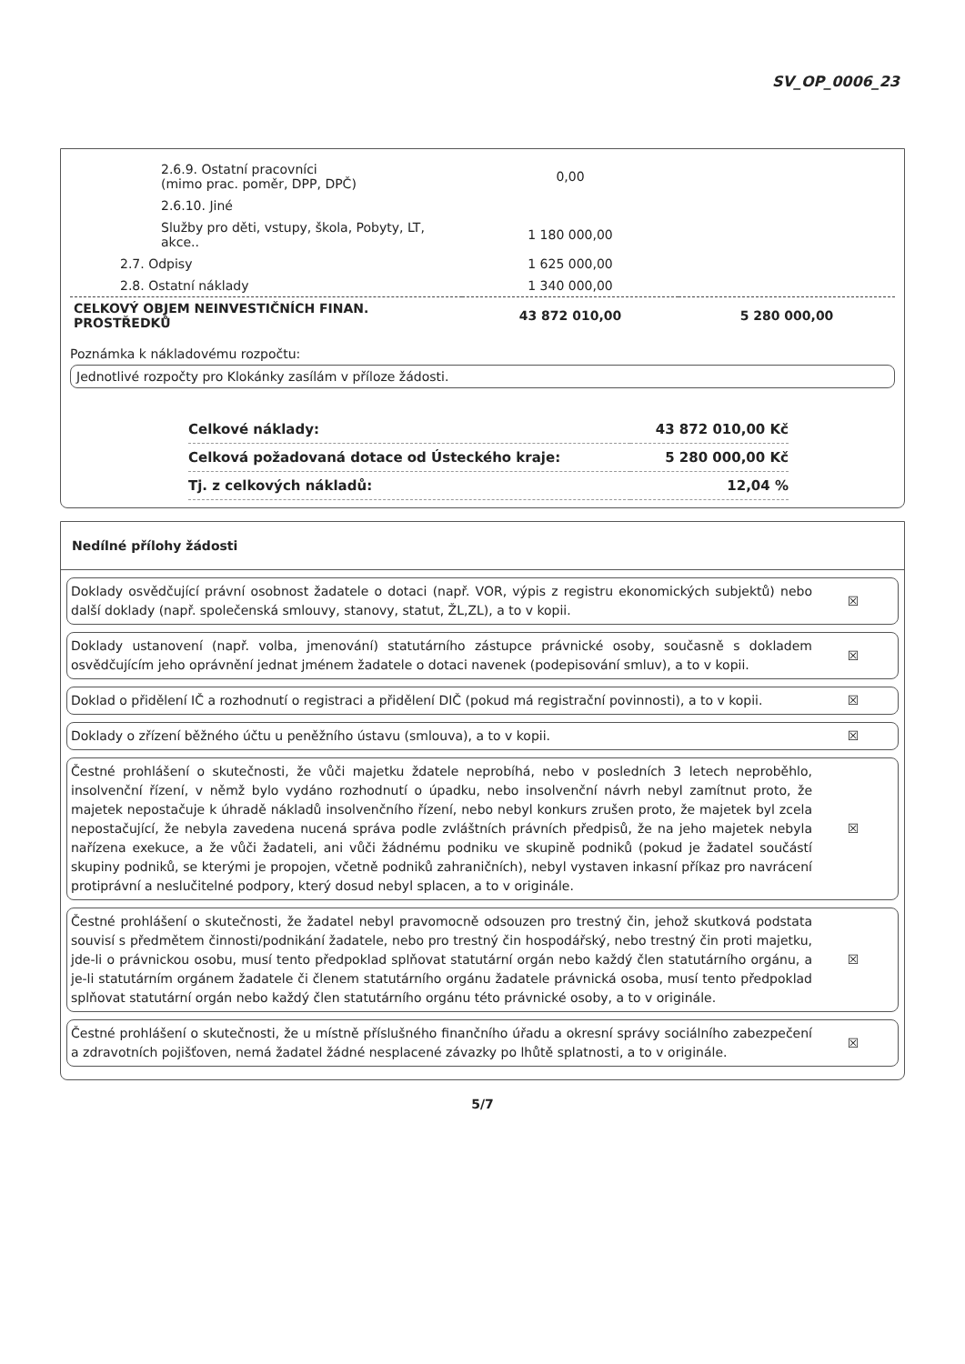SV_OP_0006_23
| 2.6.9. Ostatní pracovníci (mimo prac. poměr, DPP, DPČ) | 0,00 | |
| 2.6.10. Jiné | | |
| Služby pro děti, vstupy, škola, Pobyty, LT, akce.. | 1 180 000,00 | |
| 2.7. Odpisy | 1 625 000,00 | |
| 2.8. Ostatní náklady | 1 340 000,00 | |
| CELKOVÝ OBJEM NEINVESTIČNÍCH FINAN. PROSTŘEDKŮ | 43 872 010,00 | 5 280 000,00 |
Poznámka k nákladovému rozpočtu:
Jednotlivé rozpočty pro Klokánky zasílám v příloze žádosti.
| Celkové náklady: | 43 872 010,00 Kč |
| Celková požadovaná dotace od Ústeckého kraje: | 5 280 000,00 Kč |
| Tj. z celkových nákladů: | 12,04 % |
Nedílné přílohy žádosti
Doklady osvědčující právní osobnost žadatele o dotaci (např. VOR, výpis z registru ekonomických subjektů) nebo další doklady (např. společenská smlouvy, stanovy, statut, ŽL,ZL), a to v kopii.
☒
Doklady ustanovení (např. volba, jmenování) statutárního zástupce právnické osoby, současně s dokladem osvědčujícím jeho oprávnění jednat jménem žadatele o dotaci navenek (podepisování smluv), a to v kopii.
☒
Doklad o přidělení IČ a rozhodnutí o registraci a přidělení DIČ (pokud má registrační povinnosti), a to v kopii.
☒
Doklady o zřízení běžného účtu u peněžního ústavu (smlouva), a to v kopii.
☒
Čestné prohlášení o skutečnosti, že vůči majetku ždatele neprobíhá, nebo v posledních 3 letech neproběhlo, insolvenční řízení, v němž bylo vydáno rozhodnutí o úpadku, nebo insolvenční návrh nebyl zamítnut proto, že majetek nepostačuje k úhradě nákladů insolvenčního řízení, nebo nebyl konkurs zrušen proto, že majetek byl zcela nepostačující, že nebyla zavedena nucená správa podle zvláštních právních předpisů, že na jeho majetek nebyla nařízena exekuce, a že vůči žadateli, ani vůči žádnému podniku ve skupině podniků (pokud je žadatel součástí skupiny podniků, se kterými je propojen, včetně podniků zahraničních), nebyl vystaven inkasní příkaz pro navrácení protiprávní a neslučitelné podpory, který dosud nebyl splacen, a to v originále.
☒
Čestné prohlášení o skutečnosti, že žadatel nebyl pravomocně odsouzen pro trestný čin, jehož skutková podstata souvisí s předmětem činnosti/podnikání žadatele, nebo pro trestný čin hospodářský, nebo trestný čin proti majetku, jde-li o právnickou osobu, musí tento předpoklad splňovat statutární orgán nebo každý člen statutárního orgánu, a je-li statutárním orgánem žadatele či členem statutárního orgánu žadatele právnická osoba, musí tento předpoklad splňovat statutární orgán nebo každý člen statutárního orgánu této právnické osoby, a to v originále.
☒
Čestné prohlášení o skutečnosti, že u místně příslušného finančního úřadu a okresní správy sociálního zabezpečení a zdravotních pojišťoven, nemá žadatel žádné nesplacené závazky po lhůtě splatnosti, a to v originále.
☒
5/7